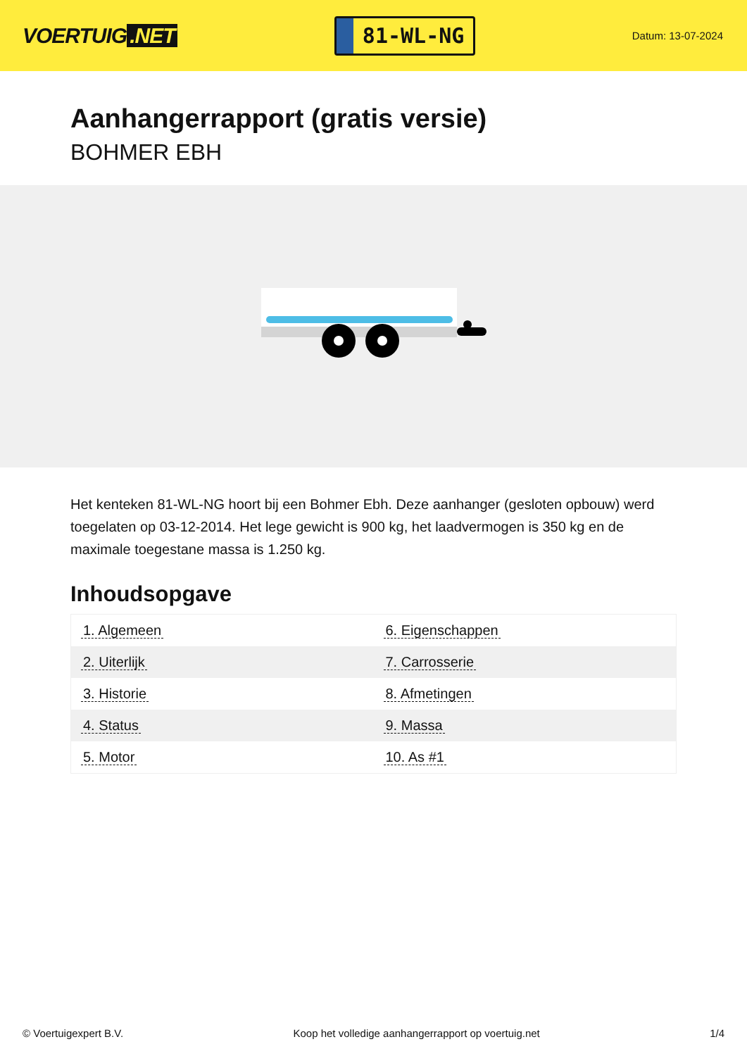VOERTUIG.NET
81-WL-NG
Datum: 13-07-2024
Aanhangerrapport (gratis versie)
BOHMER EBH
Het kenteken 81-WL-NG hoort bij een Bohmer Ebh. Deze aanhanger (gesloten opbouw) werd toegelaten op 03-12-2014. Het lege gewicht is 900 kg, het laadvermogen is 350 kg en de maximale toegestane massa is 1.250 kg.
Inhoudsopgave
| 1. Algemeen | 6. Eigenschappen |
| 2. Uiterlijk | 7. Carrosserie |
| 3. Historie | 8. Afmetingen |
| 4. Status | 9. Massa |
| 5. Motor | 10. As #1 |
© Voertuigexpert B.V. Koop het volledige aanhangerrapport op voertuig.net 1/4